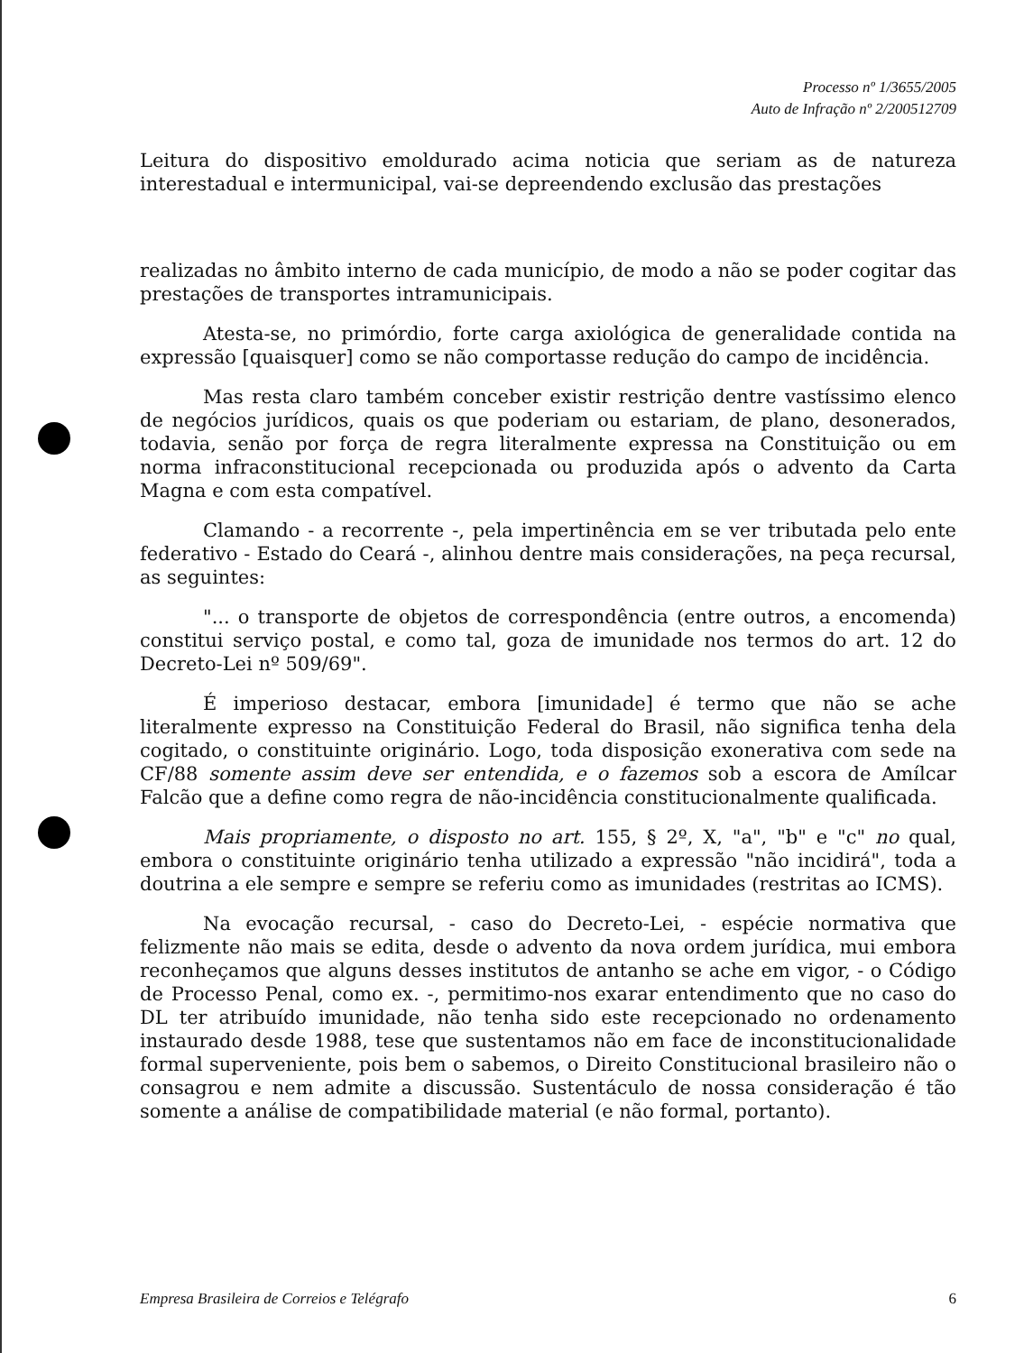Processo nº 1/3655/2005
Auto de Infração nº 2/200512709
Leitura do dispositivo emoldurado acima noticia que seriam as de natureza interestadual e intermunicipal, vai-se depreendendo exclusão das prestações
realizadas no âmbito interno de cada município, de modo a não se poder cogitar das prestações de transportes intramunicipais.
Atesta-se, no primórdio, forte carga axiológica de generalidade contida na expressão [quaisquer] como se não comportasse redução do campo de incidência.
Mas resta claro também conceber existir restrição dentre vastíssimo elenco de negócios jurídicos, quais os que poderiam ou estariam, de plano, desonerados, todavia, senão por força de regra literalmente expressa na Constituição ou em norma infraconstitucional recepcionada ou produzida após o advento da Carta Magna e com esta compatível.
Clamando - a recorrente -, pela impertinência em se ver tributada pelo ente federativo - Estado do Ceará -, alinhou dentre mais considerações, na peça recursal, as seguintes:
"... o transporte de objetos de correspondência (entre outros, a encomenda) constitui serviço postal, e como tal, goza de imunidade nos termos do art. 12 do Decreto-Lei nº 509/69".
É imperioso destacar, embora [imunidade] é termo que não se ache literalmente expresso na Constituição Federal do Brasil, não significa tenha dela cogitado, o constituinte originário. Logo, toda disposição exonerativa com sede na CF/88 somente assim deve ser entendida, e o fazemos sob a escora de Amílcar Falcão que a define como regra de não-incidência constitucionalmente qualificada.
Mais propriamente, o disposto no art. 155, § 2º, X, "a", "b" e "c" no qual, embora o constituinte originário tenha utilizado a expressão "não incidirá", toda a doutrina a ele sempre e sempre se referiu como as imunidades (restritas ao ICMS).
Na evocação recursal, - caso do Decreto-Lei, - espécie normativa que felizmente não mais se edita, desde o advento da nova ordem jurídica, mui embora reconheçamos que alguns desses institutos de antanho se ache em vigor, - o Código de Processo Penal, como ex. -, permitimo-nos exarar entendimento que no caso do DL ter atribuído imunidade, não tenha sido este recepcionado no ordenamento instaurado desde 1988, tese que sustentamos não em face de inconstitucionalidade formal superveniente, pois bem o sabemos, o Direito Constitucional brasileiro não o consagrou e nem admite a discussão. Sustentáculo de nossa consideração é tão somente a análise de compatibilidade material (e não formal, portanto).
Empresa Brasileira de Correios e Telégrafo 6